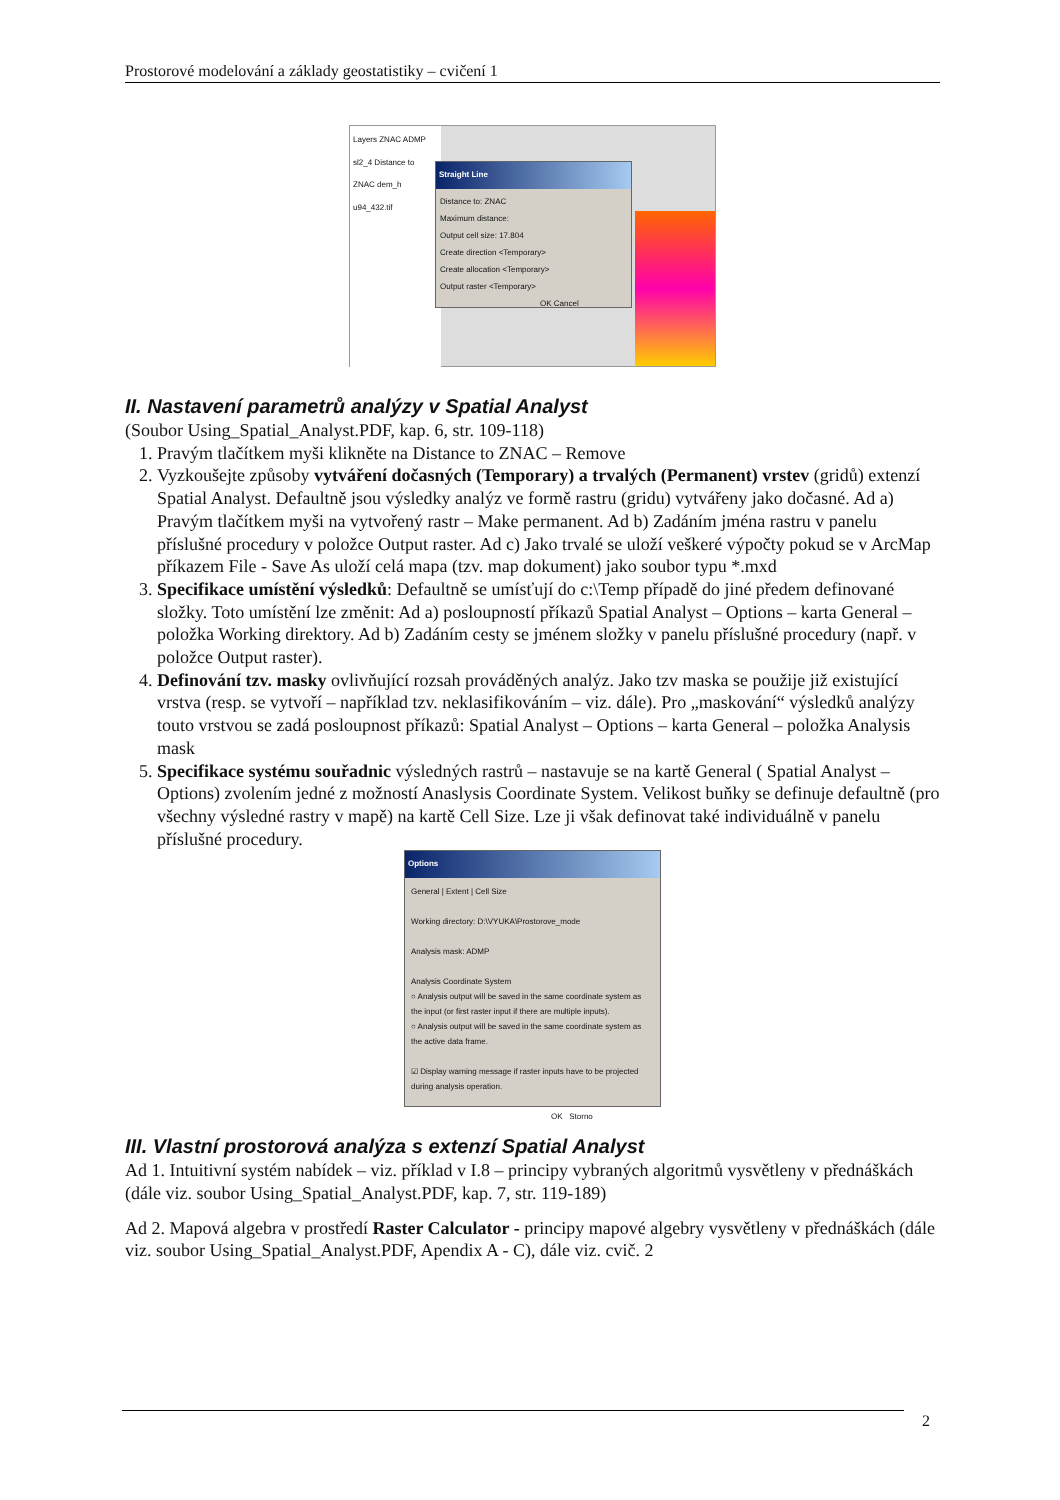Prostorové modelování a základy geostatistiky – cvičení 1
Layers ZNAC ADMP sl2_4 Distance to ZNAC dem_h u94_432.tif
Straight Line
Distance to: ZNAC
Maximum distance:
Output cell size: 17.804
Create direction <Temporary>
Create allocation <Temporary>
Output raster <Temporary>
OK Cancel
II. Nastavení parametrů analýzy v Spatial Analyst
(Soubor Using_Spatial_Analyst.PDF, kap. 6, str. 109-118)
1. Pravým tlačítkem myši klikněte na Distance to ZNAC – Remove
2. Vyzkoušejte způsoby vytváření dočasných (Temporary) a trvalých (Permanent) vrstev (gridů) extenzí Spatial Analyst. Defaultně jsou výsledky analýz ve formě rastru (gridu) vytvářeny jako dočasné. Ad a) Pravým tlačítkem myši na vytvořený rastr – Make permanent. Ad b) Zadáním jména rastru v panelu příslušné procedury v položce Output raster. Ad c) Jako trvalé se uloží veškeré výpočty pokud se v ArcMap příkazem File - Save As uloží celá mapa (tzv. map dokument) jako soubor typu *.mxd
3. Specifikace umístění výsledků: Defaultně se umísťují do c:\Temp případě do jiné předem definované složky. Toto umístění lze změnit: Ad a) posloupností příkazů Spatial Analyst – Options – karta General – položka Working direktory. Ad b) Zadáním cesty se jménem složky v panelu příslušné procedury (např. v položce Output raster).
4. Definování tzv. masky ovlivňující rozsah prováděných analýz. Jako tzv maska se použije již existující vrstva (resp. se vytvoří – například tzv. neklasifikováním – viz. dále). Pro „maskování“ výsledků analýzy touto vrstvou se zadá posloupnost příkazů: Spatial Analyst – Options – karta General – položka Analysis mask
5. Specifikace systému souřadnic výsledných rastrů – nastavuje se na kartě General ( Spatial Analyst – Options) zvolením jedné z možností Anaslysis Coordinate System. Velikost buňky se definuje defaultně (pro všechny výsledné rastry v mapě) na kartě Cell Size. Lze ji však definovat také individuálně v panelu příslušné procedury.
Options
General | Extent | Cell Size
Working directory: D:\VYUKA\Prostorove_mode
Analysis mask: ADMP
Analysis Coordinate System
○ Analysis output will be saved in the same coordinate system as the input (or first raster input if there are multiple inputs).
○ Analysis output will be saved in the same coordinate system as the active data frame.
☑ Display warning message if raster inputs have to be projected during analysis operation.
OK Storno
III. Vlastní prostorová analýza s extenzí Spatial Analyst
Ad 1. Intuitivní systém nabídek – viz. příklad v I.8 – principy vybraných algoritmů vysvětleny v přednáškách (dále viz. soubor Using_Spatial_Analyst.PDF, kap. 7, str. 119-189)
Ad 2. Mapová algebra v prostředí Raster Calculator - principy mapové algebry vysvětleny v přednáškách (dále viz. soubor Using_Spatial_Analyst.PDF, Apendix A - C), dále viz. cvič. 2
2